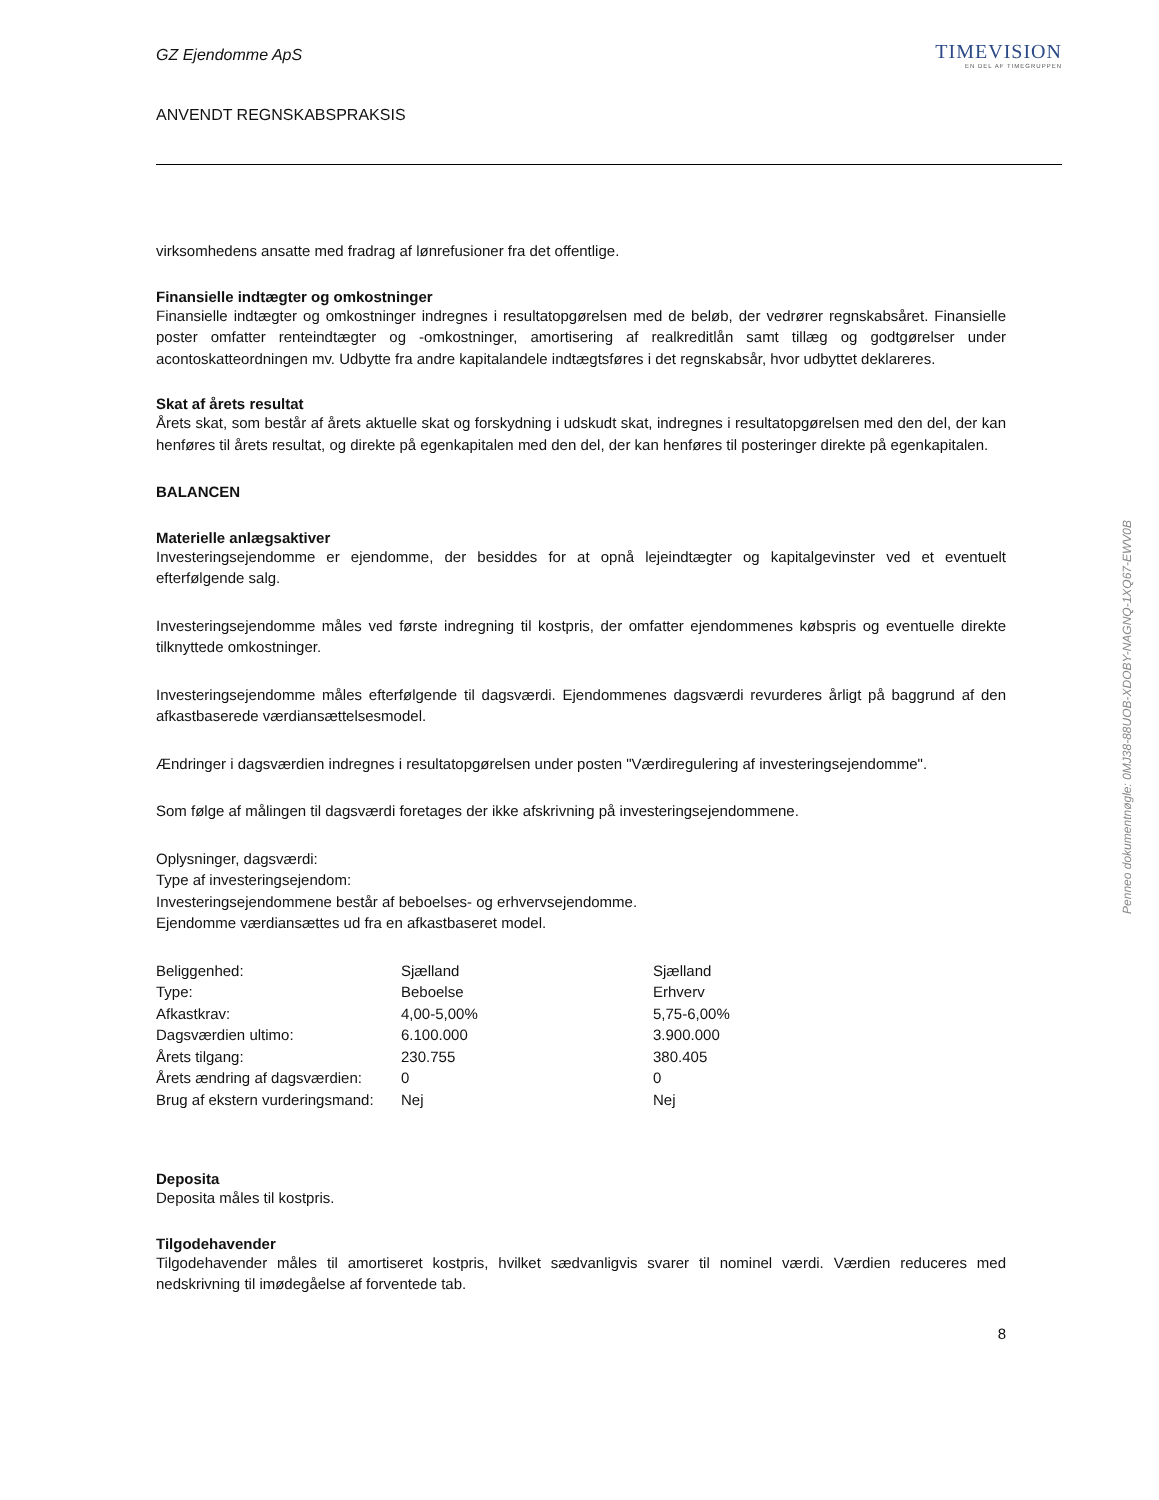GZ Ejendomme ApS
ANVENDT REGNSKABSPRAKSIS
TIMEVISION
EN DEL AF TIMEGRUPPEN
virksomhedens ansatte med fradrag af lønrefusioner fra det offentlige.
Finansielle indtægter og omkostninger
Finansielle indtægter og omkostninger indregnes i resultatopgørelsen med de beløb, der vedrører regnskabsåret. Finansielle poster omfatter renteindtægter og -omkostninger, amortisering af realkreditlån samt tillæg og godtgørelser under acontoskatteordningen mv. Udbytte fra andre kapitalandele indtægtsføres i det regnskabsår, hvor udbyttet deklareres.
Skat af årets resultat
Årets skat, som består af årets aktuelle skat og forskydning i udskudt skat, indregnes i resultatopgørelsen med den del, der kan henføres til årets resultat, og direkte på egenkapitalen med den del, der kan henføres til posteringer direkte på egenkapitalen.
BALANCEN
Materielle anlægsaktiver
Investeringsejendomme er ejendomme, der besiddes for at opnå lejeindtægter og kapitalgevinster ved et eventuelt efterfølgende salg.
Investeringsejendomme måles ved første indregning til kostpris, der omfatter ejendommenes købspris og eventuelle direkte tilknyttede omkostninger.
Investeringsejendomme måles efterfølgende til dagsværdi. Ejendommenes dagsværdi revurderes årligt på baggrund af den afkastbaserede værdiansættelsesmodel.
Ændringer i dagsværdien indregnes i resultatopgørelsen under posten "Værdiregulering af investeringsejendomme".
Som følge af målingen til dagsværdi foretages der ikke afskrivning på investeringsejendommene.
Oplysninger, dagsværdi:
Type af investeringsejendom:
Investeringsejendommene består af beboelses- og erhvervsejendomme.
Ejendomme værdiansættes ud fra en afkastbaseret model.
| Beliggenhed: | Sjælland | Sjælland |
| Type: | Beboelse | Erhverv |
| Afkastkrav: | 4,00-5,00% | 5,75-6,00% |
| Dagsværdien ultimo: | 6.100.000 | 3.900.000 |
| Årets tilgang: | 230.755 | 380.405 |
| Årets ændring af dagsværdien: | 0 | 0 |
| Brug af ekstern vurderingsmand: | Nej | Nej |
Deposita
Deposita måles til kostpris.
Tilgodehavender
Tilgodehavender måles til amortiseret kostpris, hvilket sædvanligvis svarer til nominel værdi. Værdien reduceres med nedskrivning til imødegåelse af forventede tab.
8
Penneo dokumentnøgle: 0MJ38-88UOB-XDOBY-NAGNQ-1XQ67-EWV0B